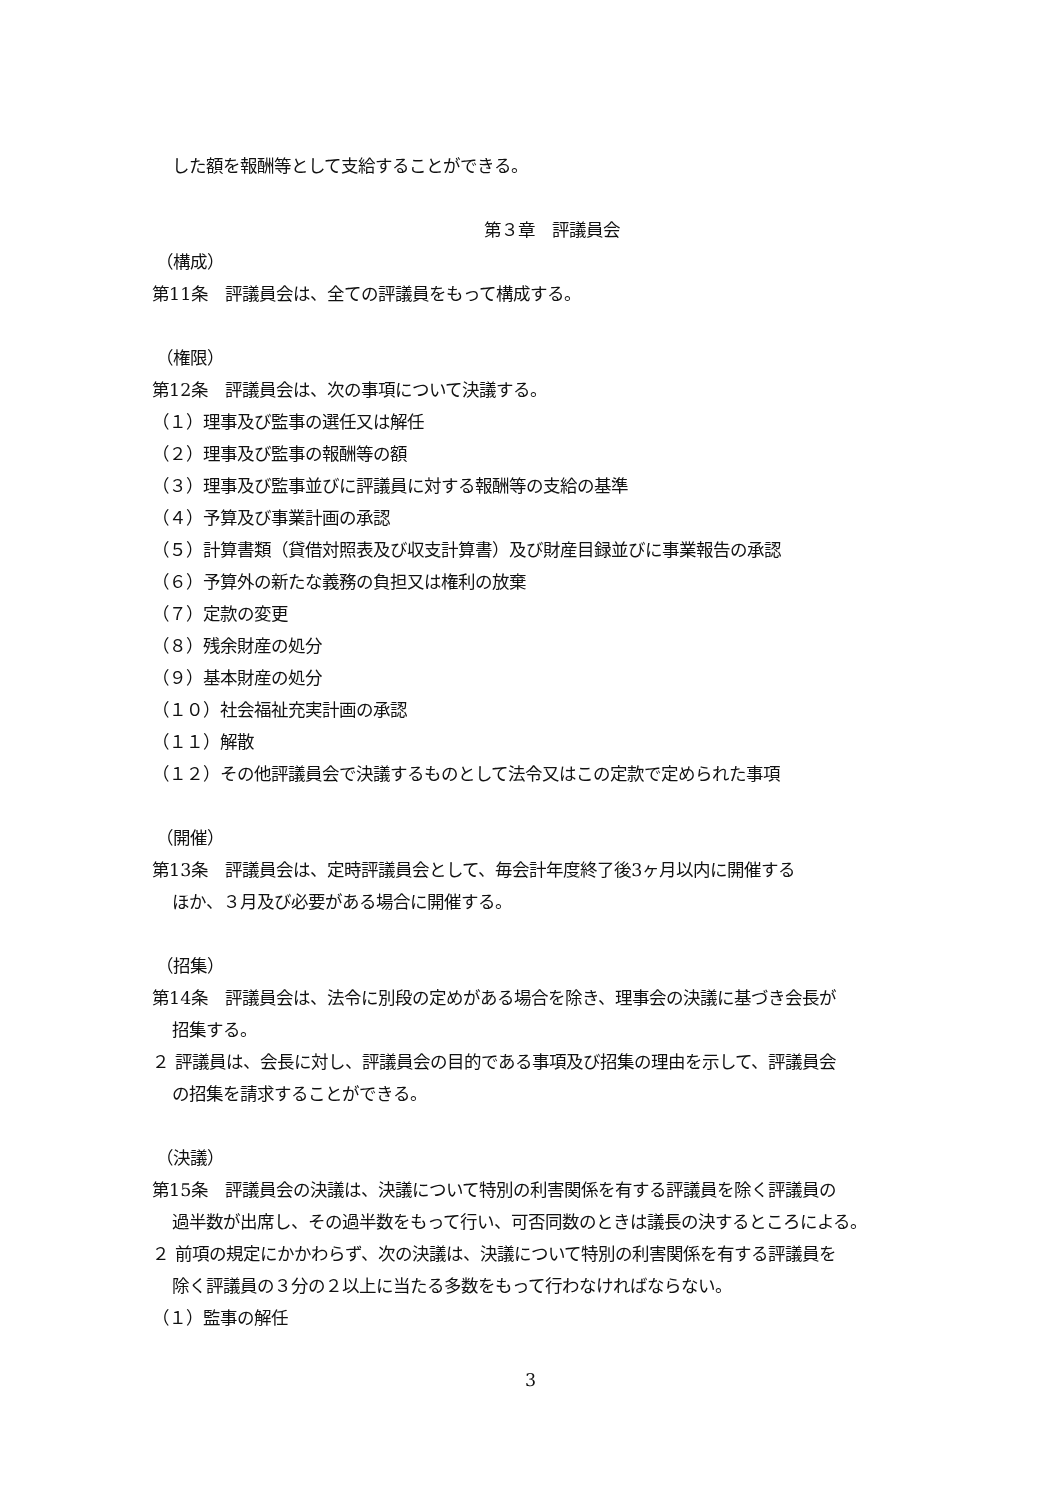した額を報酬等として支給することができる。
第３章　評議員会
（構成）
第11条　評議員会は、全ての評議員をもって構成する。
（権限）
第12条　評議員会は、次の事項について決議する。
（１）理事及び監事の選任又は解任
（２）理事及び監事の報酬等の額
（３）理事及び監事並びに評議員に対する報酬等の支給の基準
（４）予算及び事業計画の承認
（５）計算書類（貸借対照表及び収支計算書）及び財産目録並びに事業報告の承認
（６）予算外の新たな義務の負担又は権利の放棄
（７）定款の変更
（８）残余財産の処分
（９）基本財産の処分
（１０）社会福祉充実計画の承認
（１１）解散
（１２）その他評議員会で決議するものとして法令又はこの定款で定められた事項
（開催）
第13条　評議員会は、定時評議員会として、毎会計年度終了後3ヶ月以内に開催する
ほか、３月及び必要がある場合に開催する。
（招集）
第14条　評議員会は、法令に別段の定めがある場合を除き、理事会の決議に基づき会長が
招集する。
２ 評議員は、会長に対し、評議員会の目的である事項及び招集の理由を示して、評議員会
の招集を請求することができる。
（決議）
第15条　評議員会の決議は、決議について特別の利害関係を有する評議員を除く評議員の
過半数が出席し、その過半数をもって行い、可否同数のときは議長の決するところによる。
２ 前項の規定にかかわらず、次の決議は、決議について特別の利害関係を有する評議員を
除く評議員の３分の２以上に当たる多数をもって行わなければならない。
（１）監事の解任
3